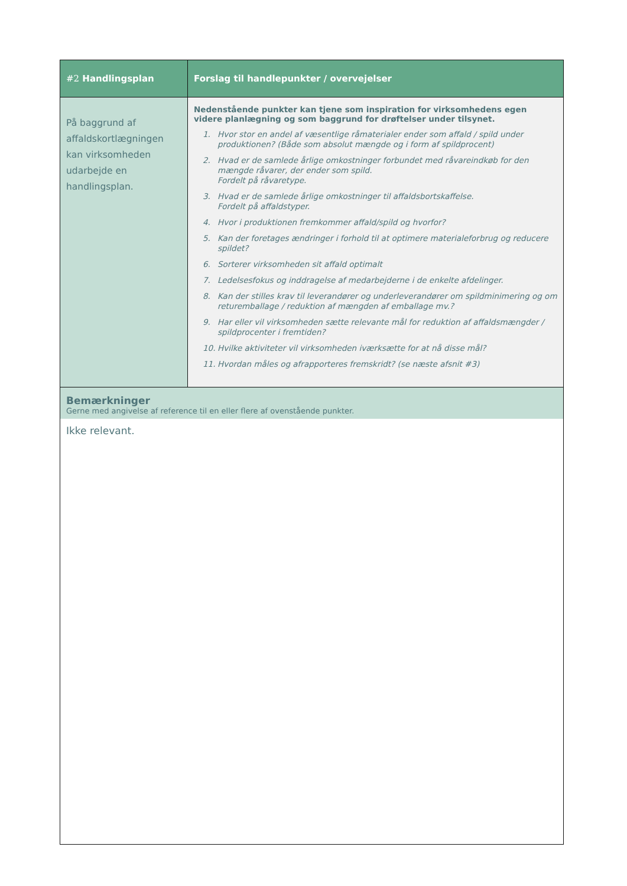| #2 Handlingsplan | Forslag til handlepunkter / overvejelser |
| --- | --- |
| På baggrund af affaldskortlægningen kan virksomheden udarbejde en handlingsplan. | Nedenstående punkter kan tjene som inspiration for virksomhedens egen videre planlægning og som baggrund for drøftelser under tilsynet. 1. Hvor stor en andel af væsentlige råmaterialer ender som affald / spild under produktionen? (Både som absolut mængde og i form af spildprocent) 2. Hvad er de samlede årlige omkostninger forbundet med råvareindkøb for den mængde råvarer, der ender som spild. Fordelt på råvaretype. 3. Hvad er de samlede årlige omkostninger til affaldsbortskaffelse. Fordelt på affaldstyper. 4. Hvor i produktionen fremkommer affald/spild og hvorfor? 5. Kan der foretages ændringer i forhold til at optimere materialeforbrug og reducere spildet? 6. Sorterer virksomheden sit affald optimalt 7. Ledelsesfokus og inddragelse af medarbejderne i de enkelte afdelinger. 8. Kan der stilles krav til leverandører og underleverandører om spildminimering og om returemballage / reduktion af mængden af emballage mv.? 9. Har eller vil virksomheden sætte relevante mål for reduktion af affaldsmængder / spildprocenter i fremtiden? 10. Hvilke aktiviteter vil virksomheden iværksætte for at nå disse mål? 11. Hvordan måles og afrapporteres fremskridt? (se næste afsnit #3) |
| Bemærkninger Gerne med angivelse af reference til en eller flere af ovenstående punkter. | |
| Ikke relevant. | |